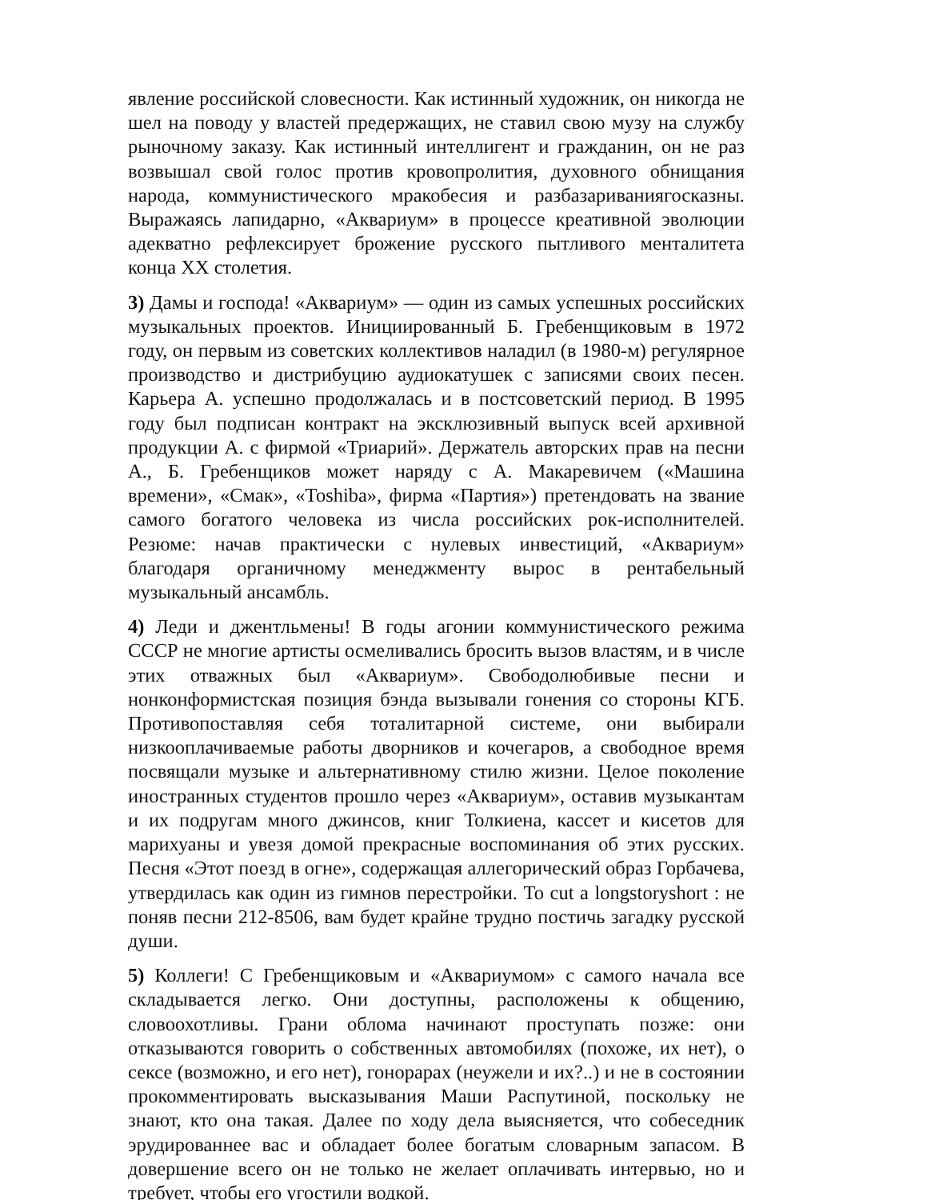явление российской словесности. Как истинный художник, он никогда не шел на поводу у властей предержащих, не ставил свою музу на службу рыночному заказу. Как истинный интеллигент и гражданин, он не раз возвышал свой голос против кровопролития, духовного обнищания народа, коммунистического мракобесия и разбазариваниягосказны. Выражаясь лапидарно, «Аквариум» в процессе креативной эволюции адекватно рефлексирует брожение русского пытливого менталитета конца XX столетия.
3) Дамы и господа! «Аквариум» — один из самых успешных российских музыкальных проектов. Инициированный Б. Гребенщиковым в 1972 году, он первым из советских коллективов наладил (в 1980-м) регулярное производство и дистрибуцию аудиокатушек с записями своих песен. Карьера А. успешно продолжалась и в постсоветский период. В 1995 году был подписан контракт на эксклюзивный выпуск всей архивной продукции А. с фирмой «Триарий». Держатель авторских прав на песни А., Б. Гребенщиков может наряду с А. Макаревичем («Машина времени», «Смак», «Toshiba», фирма «Партия») претендовать на звание самого богатого человека из числа российских рок-исполнителей. Резюме: начав практически с нулевых инвестиций, «Аквариум» благодаря органичному менеджменту вырос в рентабельный музыкальный ансамбль.
4) Леди и джентльмены! В годы агонии коммунистического режима СССР не многие артисты осмеливались бросить вызов властям, и в числе этих отважных был «Аквариум». Свободолюбивые песни и нонконформистская позиция бэнда вызывали гонения со стороны КГБ. Противопоставляя себя тоталитарной системе, они выбирали низкооплачиваемые работы дворников и кочегаров, а свободное время посвящали музыке и альтернативному стилю жизни. Целое поколение иностранных студентов прошло через «Аквариум», оставив музыкантам и их подругам много джинсов, книг Толкиена, кассет и кисетов для марихуаны и увезя домой прекрасные воспоминания об этих русских. Песня «Этот поезд в огне», содержащая аллегорический образ Горбачева, утвердилась как один из гимнов перестройки. To cut a longstoryshort : не поняв песни 212-8506, вам будет крайне трудно постичь загадку русской души.
5) Коллеги! С Гребенщиковым и «Аквариумом» с самого начала все складывается легко. Они доступны, расположены к общению, словоохотливы. Грани облома начинают проступать позже: они отказываются говорить о собственных автомобилях (похоже, их нет), о сексе (возможно, и его нет), гонорарах (неужели и их?..) и не в состоянии прокомментировать высказывания Маши Распутиной, поскольку не знают, кто она такая. Далее по ходу дела выясняется, что собеседник эрудированнее вас и обладает более богатым словарным запасом. В довершение всего он не только не желает оплачивать интервью, но и требует, чтобы его угостили водкой.